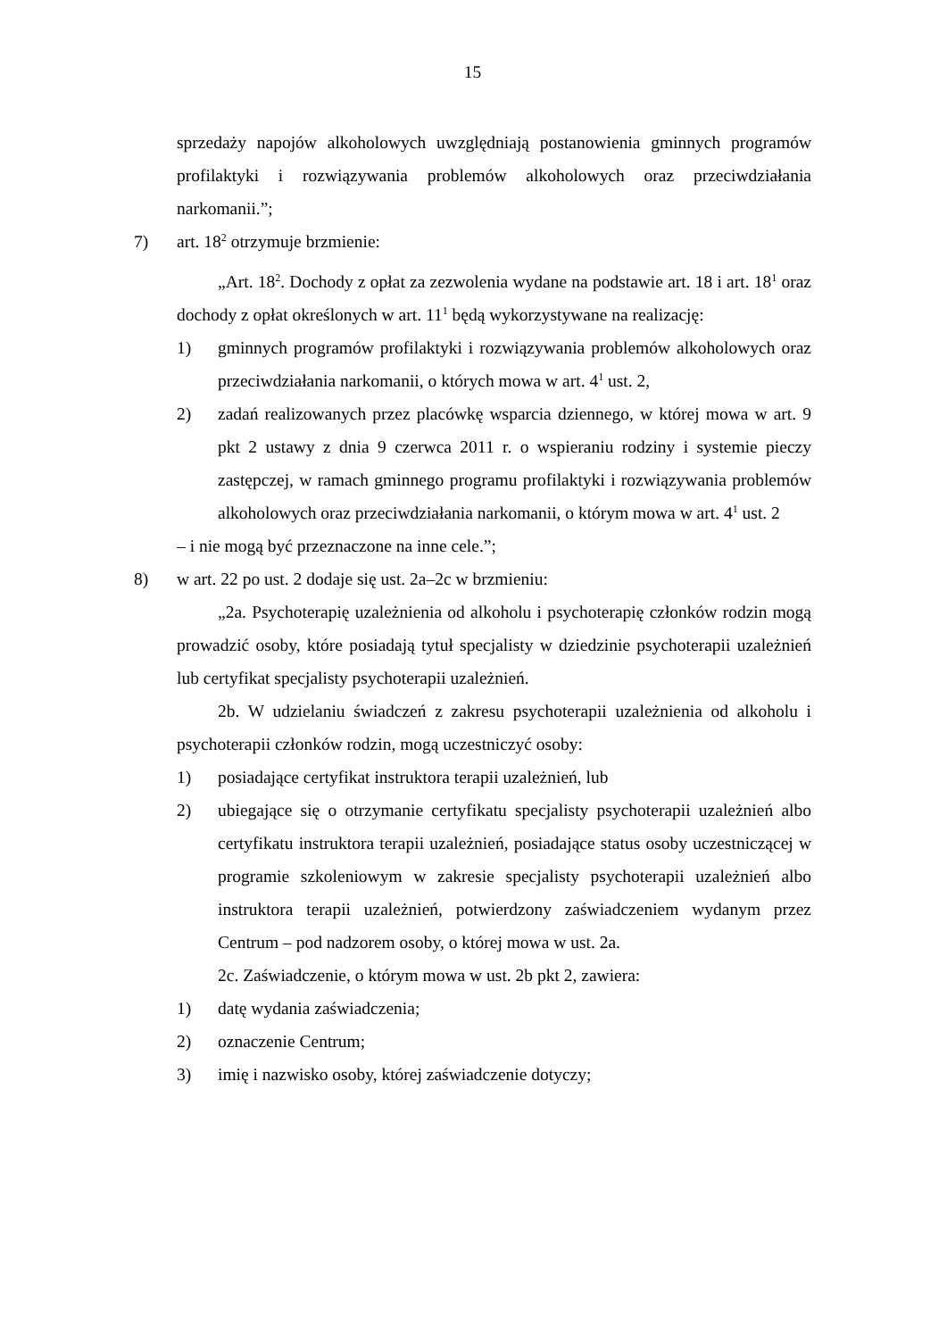15
sprzedaży napojów alkoholowych uwzględniają postanowienia gminnych programów profilaktyki i rozwiązywania problemów alkoholowych oraz przeciwdziałania narkomanii.”;
7) art. 18<sup>2</sup> otrzymuje brzmienie:
„Art. 18<sup>2</sup>. Dochody z opłat za zezwolenia wydane na podstawie art. 18 i art. 18<sup>1</sup> oraz dochody z opłat określonych w art. 11<sup>1</sup> będą wykorzystywane na realizację:
1) gminnych programów profilaktyki i rozwiązywania problemów alkoholowych oraz przeciwdziałania narkomanii, o których mowa w art. 4<sup>1</sup> ust. 2,
2) zadań realizowanych przez placówkę wsparcia dziennego, w której mowa w art. 9 pkt 2 ustawy z dnia 9 czerwca 2011 r. o wspieraniu rodziny i systemie pieczy zastępczej, w ramach gminnego programu profilaktyki i rozwiązywania problemów alkoholowych oraz przeciwdziałania narkomanii, o którym mowa w art. 4<sup>1</sup> ust. 2
– i nie mogą być przeznaczone na inne cele.”;
8) w art. 22 po ust. 2 dodaje się ust. 2a–2c w brzmieniu:
„2a. Psychoterapię uzależnienia od alkoholu i psychoterapię członków rodzin mogą prowadzić osoby, które posiadają tytuł specjalisty w dziedzinie psychoterapii uzależnień lub certyfikat specjalisty psychoterapii uzależnień.
2b. W udzielaniu świadczeń z zakresu psychoterapii uzależnienia od alkoholu i psychoterapii członków rodzin, mogą uczestniczyć osoby:
1) posiadające certyfikat instruktora terapii uzależnień, lub
2) ubiegające się o otrzymanie certyfikatu specjalisty psychoterapii uzależnień albo certyfikatu instruktora terapii uzależnień, posiadające status osoby uczestniczącej w programie szkoleniowym w zakresie specjalisty psychoterapii uzależnień albo instruktora terapii uzależnień, potwierdzony zaświadczeniem wydanym przez Centrum – pod nadzorem osoby, o której mowa w ust. 2a.
2c. Zaświadczenie, o którym mowa w ust. 2b pkt 2, zawiera:
1) datę wydania zaświadczenia;
2) oznaczenie Centrum;
3) imię i nazwisko osoby, której zaświadczenie dotyczy;